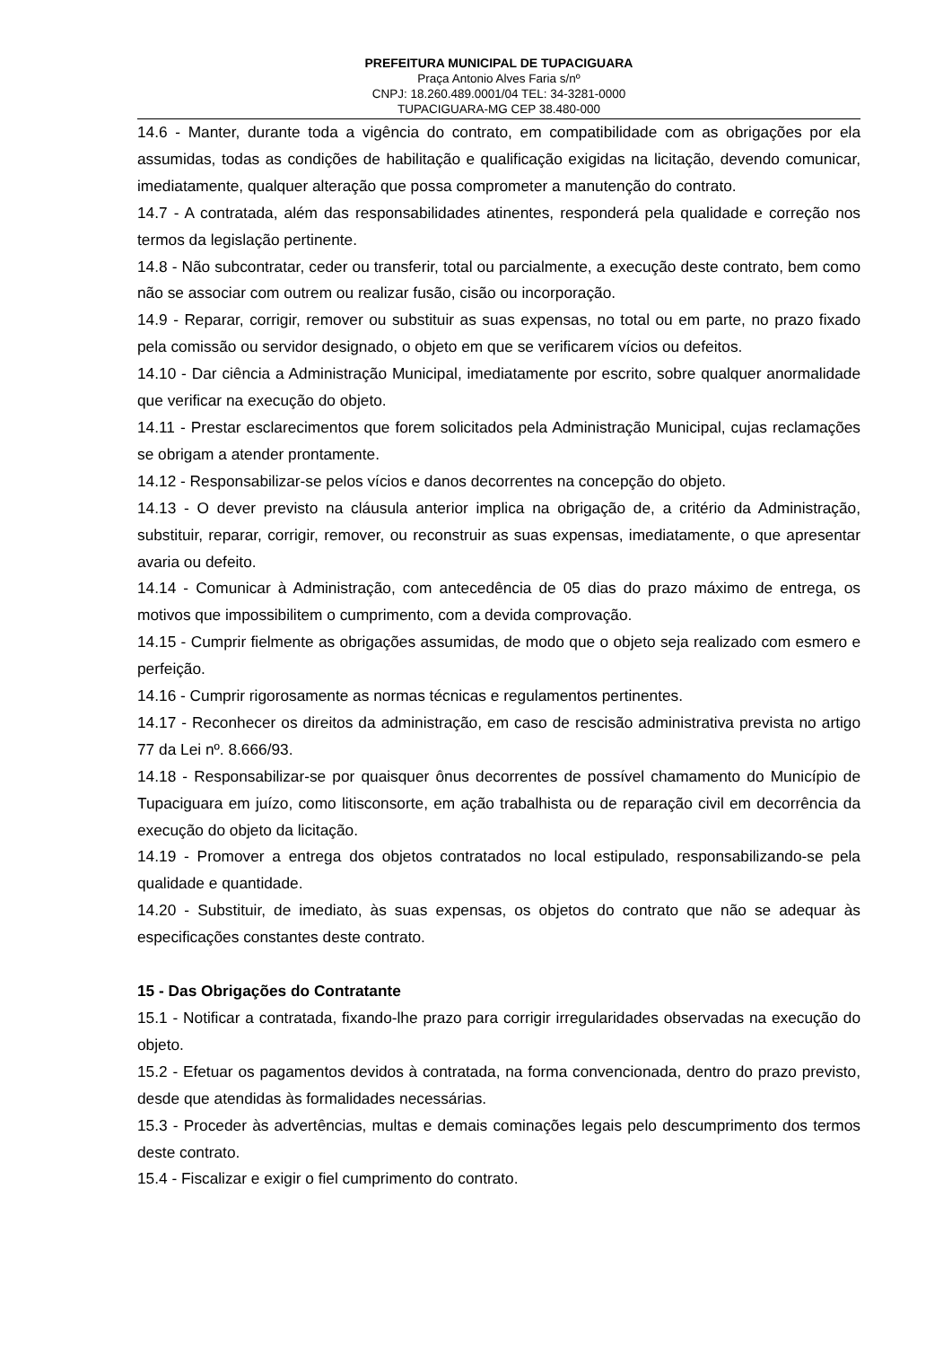PREFEITURA MUNICIPAL DE TUPACIGUARA
Praça Antonio Alves Faria s/nº
CNPJ: 18.260.489.0001/04 TEL: 34-3281-0000
TUPACIGUARA-MG CEP 38.480-000
14.6 - Manter, durante toda a vigência do contrato, em compatibilidade com as obrigações por ela assumidas, todas as condições de habilitação e qualificação exigidas na licitação, devendo comunicar, imediatamente, qualquer alteração que possa comprometer a manutenção do contrato.
14.7 - A contratada, além das responsabilidades atinentes, responderá pela qualidade e correção nos termos da legislação pertinente.
14.8 - Não subcontratar, ceder ou transferir, total ou parcialmente, a execução deste contrato, bem como não se associar com outrem ou realizar fusão, cisão ou incorporação.
14.9 - Reparar, corrigir, remover ou substituir as suas expensas, no total ou em parte, no prazo fixado pela comissão ou servidor designado, o objeto em que se verificarem vícios ou defeitos.
14.10 - Dar ciência a Administração Municipal, imediatamente por escrito, sobre qualquer anormalidade que verificar na execução do objeto.
14.11 - Prestar esclarecimentos que forem solicitados pela Administração Municipal, cujas reclamações se obrigam a atender prontamente.
14.12 - Responsabilizar-se pelos vícios e danos decorrentes na concepção do objeto.
14.13 - O dever previsto na cláusula anterior implica na obrigação de, a critério da Administração, substituir, reparar, corrigir, remover, ou reconstruir as suas expensas, imediatamente, o que apresentar avaria ou defeito.
14.14 - Comunicar à Administração, com antecedência de 05 dias do prazo máximo de entrega, os motivos que impossibilitem o cumprimento, com a devida comprovação.
14.15 - Cumprir fielmente as obrigações assumidas, de modo que o objeto seja realizado com esmero e perfeição.
14.16 - Cumprir rigorosamente as normas técnicas e regulamentos pertinentes.
14.17 - Reconhecer os direitos da administração, em caso de rescisão administrativa prevista no artigo 77 da Lei nº. 8.666/93.
14.18 - Responsabilizar-se por quaisquer ônus decorrentes de possível chamamento do Município de Tupaciguara em juízo, como litisconsorte, em ação trabalhista ou de reparação civil em decorrência da execução do objeto da licitação.
14.19 - Promover a entrega dos objetos contratados no local estipulado, responsabilizando-se pela qualidade e quantidade.
14.20 - Substituir, de imediato, às suas expensas, os objetos do contrato que não se adequar às especificações constantes deste contrato.
15 - Das Obrigações do Contratante
15.1 - Notificar a contratada, fixando-lhe prazo para corrigir irregularidades observadas na execução do objeto.
15.2 - Efetuar os pagamentos devidos à contratada, na forma convencionada, dentro do prazo previsto, desde que atendidas às formalidades necessárias.
15.3 - Proceder às advertências, multas e demais cominações legais pelo descumprimento dos termos deste contrato.
15.4 - Fiscalizar e exigir o fiel cumprimento do contrato.